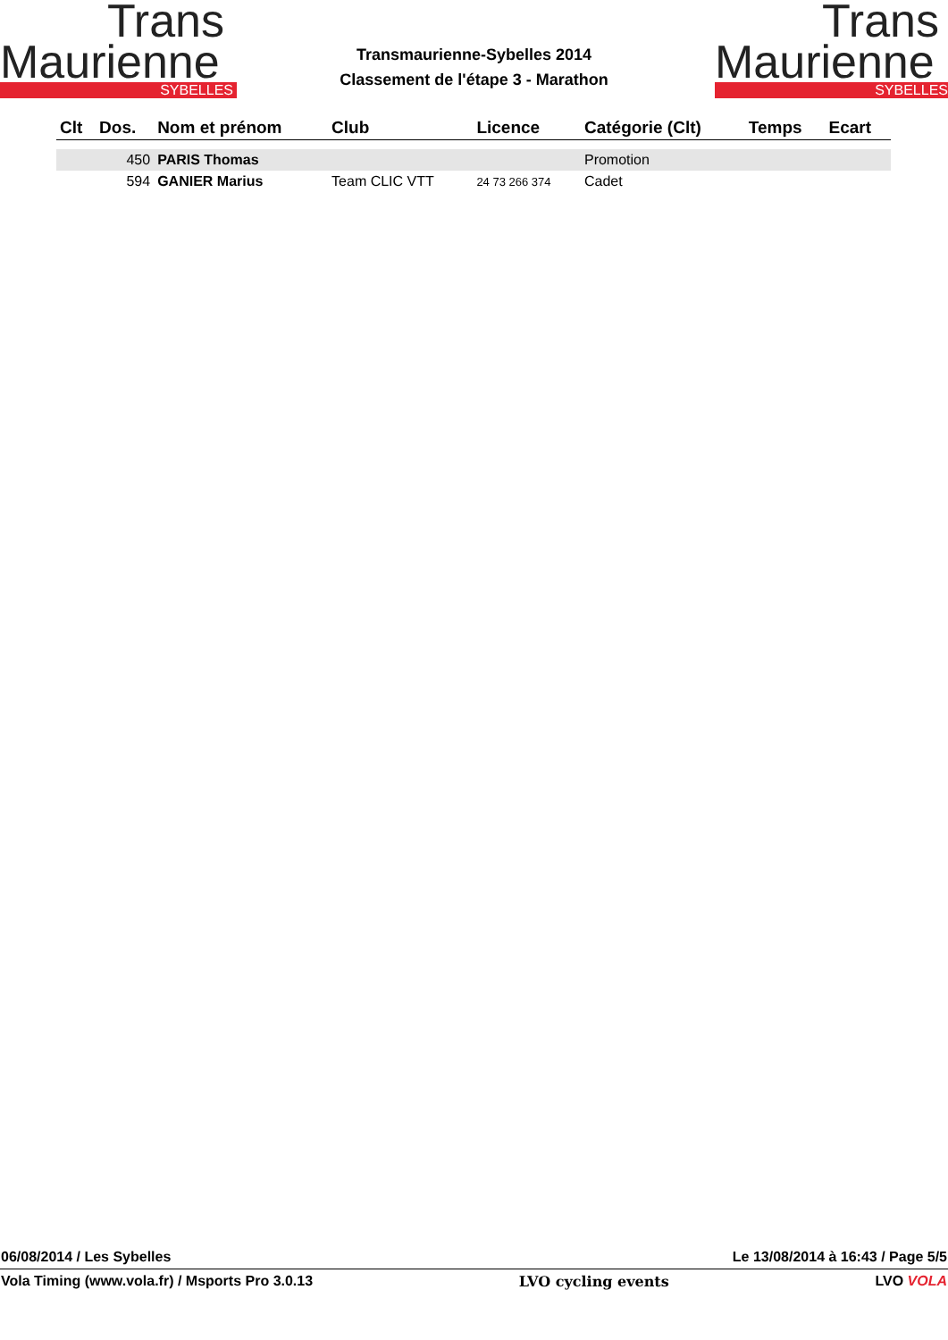Trans
Maurienne
SYBELLES
Trans
Maurienne
SYBELLES
Transmaurienne-Sybelles 2014
Classement de l'étape 3 - Marathon
| Clt | Dos. | Nom et prénom | Club | Licence | Catégorie (Clt) | Temps | Ecart |
| --- | --- | --- | --- | --- | --- | --- | --- |
| | 450 | PARIS Thomas | | | Promotion | | |
| | 594 | GANIER Marius | Team CLIC VTT | 24 73 266 374 | Cadet | | |
06/08/2014 / Les Sybelles Le 13/08/2014 à 16:43 / Page 5/5
Vola Timing (www.vola.fr) / Msports Pro 3.0.13 LVO cycling events LVO VOLA